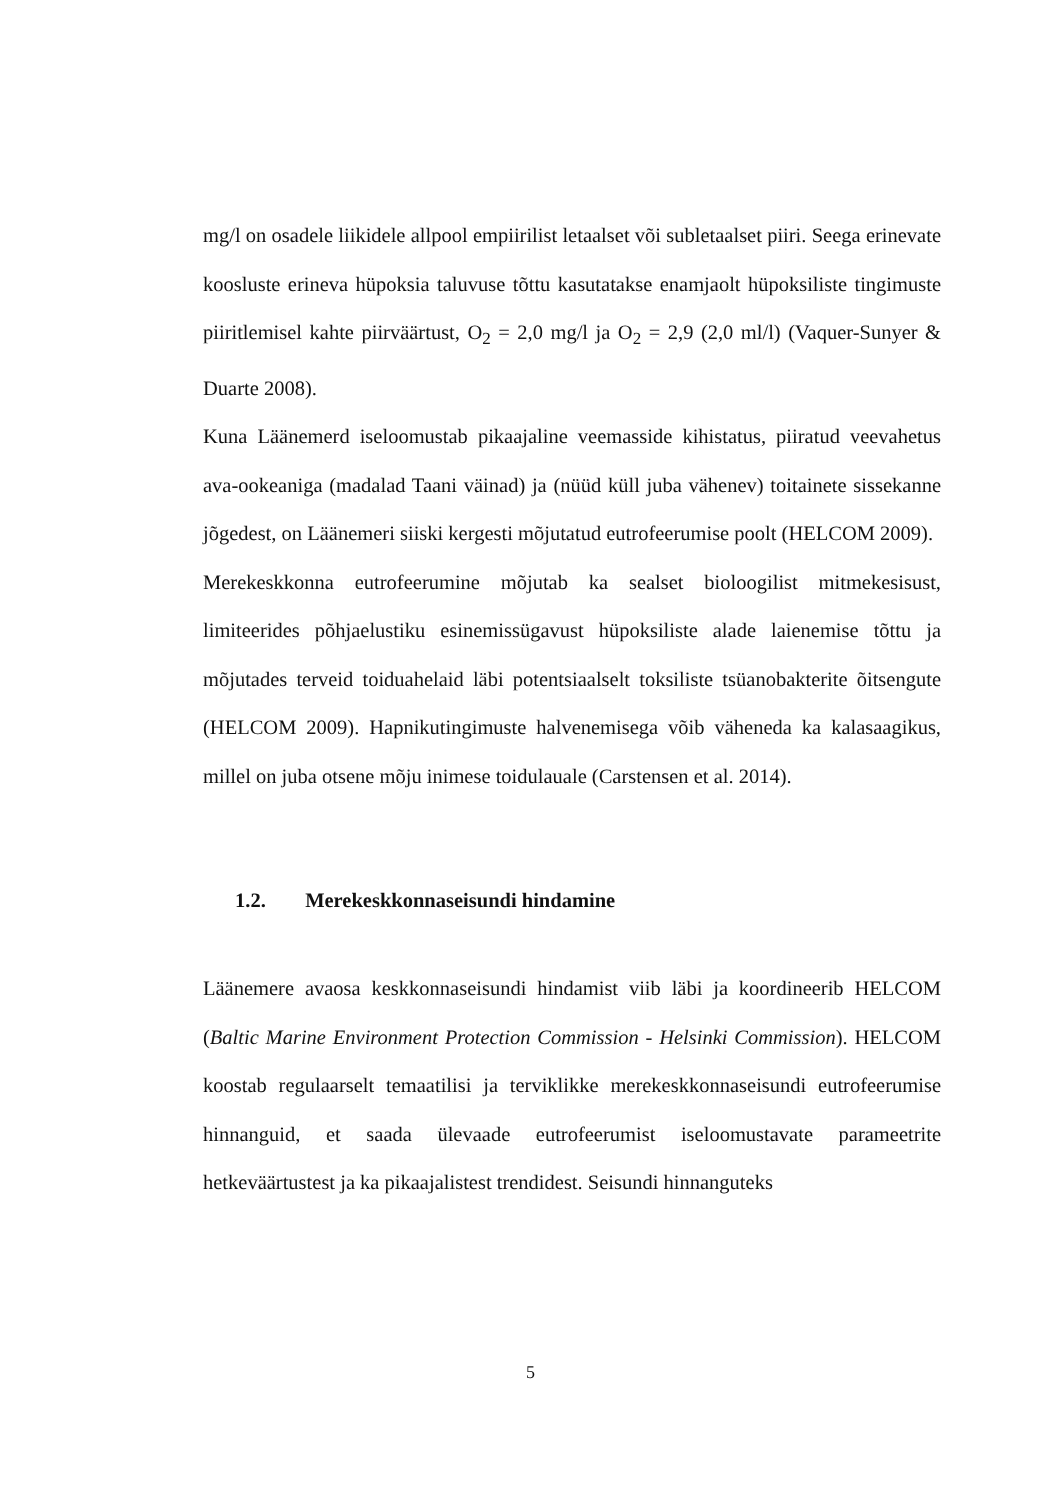mg/l on osadele liikidele allpool empiirilist letaalset või subletaalset piiri. Seega erinevate koosluste erineva hüpoksia taluvuse tõttu kasutatakse enamjaolt hüpoksiliste tingimuste piiritlemisel kahte piirväärtust, O<sub>2</sub> = 2,0 mg/l ja O<sub>2</sub> = 2,9 (2,0 ml/l) (Vaquer-Sunyer & Duarte 2008).
Kuna Läänemerd iseloomustab pikaajaline veemasside kihistatus, piiratud veevahetus ava-ookeaniga (madalad Taani väinad) ja (nüüd küll juba vähenev) toitainete sissekanne jõgedest, on Läänemeri siiski kergesti mõjutatud eutrofeerumise poolt (HELCOM 2009).
Merekeskkonna eutrofeerumine mõjutab ka sealset bioloogilist mitmekesisust, limiteerides põhjaelustiku esinemissügavust hüpoksiliste alade laienemise tõttu ja mõjutades terveid toiduahelaid läbi potentsiaalselt toksiliste tsüanobakterite õitsengute (HELCOM 2009). Hapnikutingimuste halvenemisega võib väheneda ka kalasaagikus, millel on juba otsene mõju inimese toidulauale (Carstensen et al. 2014).
1.2. Merekeskkonnaseisundi hindamine
Läänemere avaosa keskkonnaseisundi hindamist viib läbi ja koordineerib HELCOM (Baltic Marine Environment Protection Commission - Helsinki Commission). HELCOM koostab regulaarselt temaatilisi ja terviklikke merekeskkonnaseisundi eutrofeerumise hinnanguid, et saada ülevaade eutrofeerumist iseloomustavate parameetrite hetkeväärtustest ja ka pikaajalistest trendidest. Seisundi hinnanguteks
5